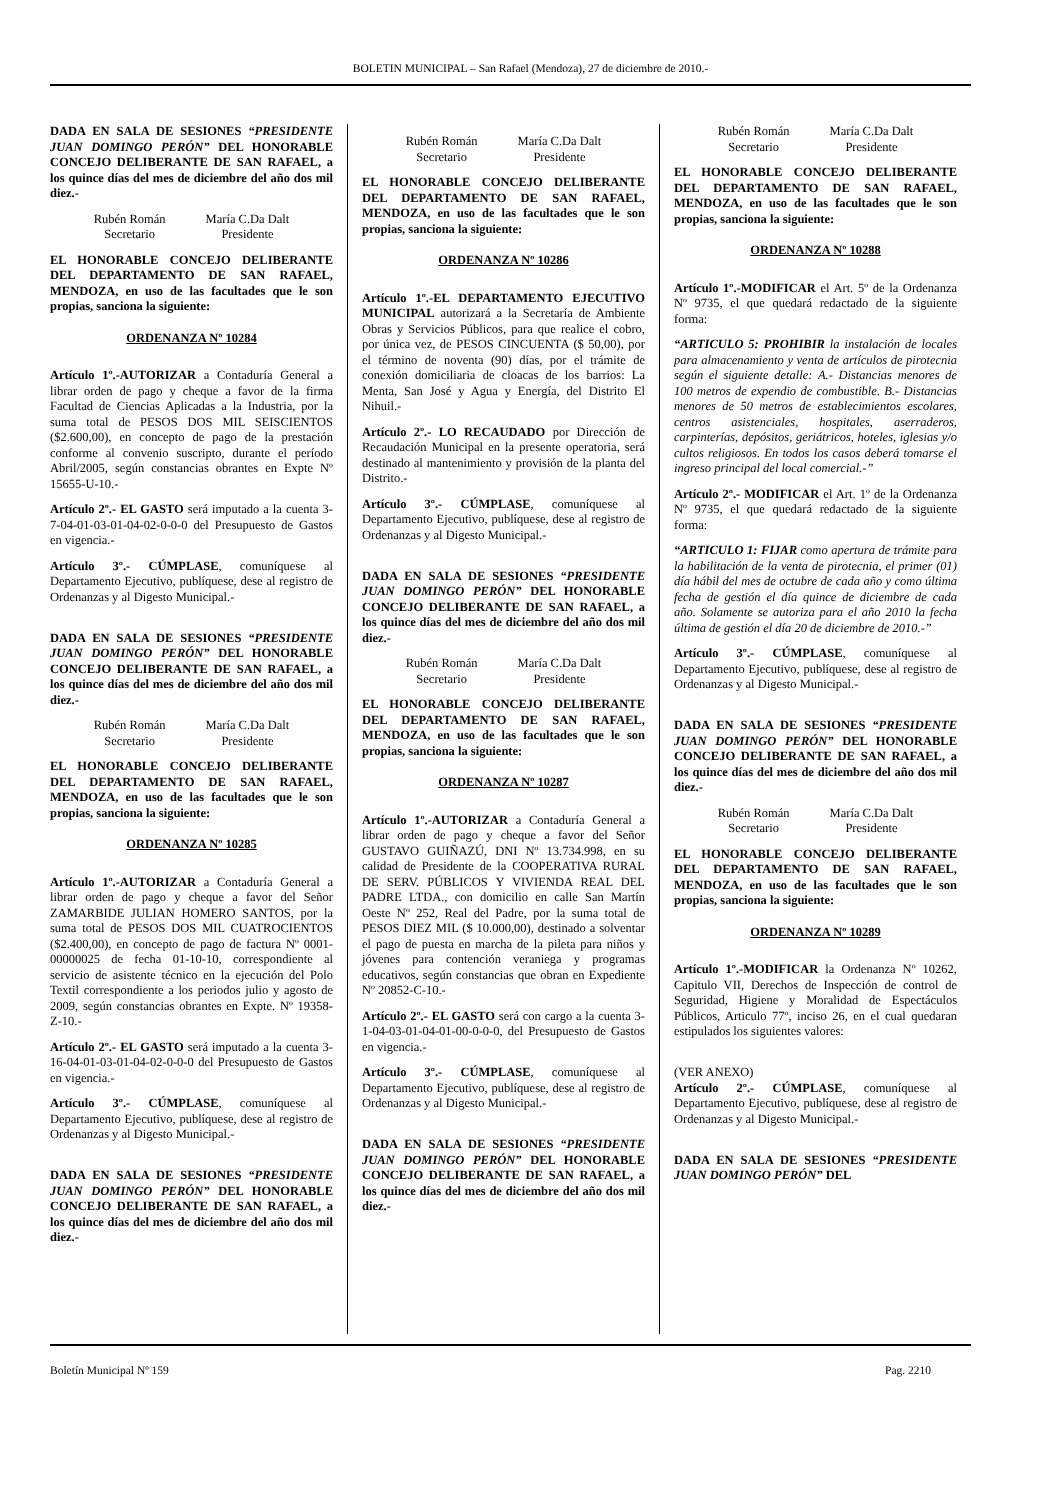BOLETIN MUNICIPAL – San Rafael (Mendoza), 27 de diciembre de 2010.-
DADA EN SALA DE SESIONES “PRESIDENTE JUAN DOMINGO PERÓN” DEL HONORABLE CONCEJO DELIBERANTE DE SAN RAFAEL, a los quince días del mes de diciembre del año dos mil diez.-
Rubén Román
Secretario
María C.Da Dalt
Presidente
EL HONORABLE CONCEJO DELIBERANTE DEL DEPARTAMENTO DE SAN RAFAEL, MENDOZA, en uso de las facultades que le son propias, sanciona la siguiente:
ORDENANZA Nº 10284
Artículo 1º.-AUTORIZAR a Contaduría General a librar orden de pago y cheque a favor de la firma Facultad de Ciencias Aplicadas a la Industria, por la suma total de PESOS DOS MIL SEISCIENTOS ($2.600,00), en concepto de pago de la prestación conforme al convenio suscripto, durante el período Abril/2005, según constancias obrantes en Expte Nº 15655-U-10.-
Artículo 2º.- EL GASTO será imputado a la cuenta 3-7-04-01-03-01-04-02-0-0-0 del Presupuesto de Gastos en vigencia.-
Artículo 3º.- CÚMPLASE, comuníquese al Departamento Ejecutivo, publíquese, dese al registro de Ordenanzas y al Digesto Municipal.-
DADA EN SALA DE SESIONES “PRESIDENTE JUAN DOMINGO PERÓN” DEL HONORABLE CONCEJO DELIBERANTE DE SAN RAFAEL, a los quince días del mes de diciembre del año dos mil diez.-
Rubén Román
Secretario
María C.Da Dalt
Presidente
EL HONORABLE CONCEJO DELIBERANTE DEL DEPARTAMENTO DE SAN RAFAEL, MENDOZA, en uso de las facultades que le son propias, sanciona la siguiente:
ORDENANZA Nº 10285
Artículo 1º.-AUTORIZAR a Contaduría General a librar orden de pago y cheque a favor del Señor ZAMARBIDE JULIAN HOMERO SANTOS, por la suma total de PESOS DOS MIL CUATROCIENTOS ($2.400,00), en concepto de pago de factura Nº 0001-00000025 de fecha 01-10-10, correspondiente al servicio de asistente técnico en la ejecución del Polo Textil correspondiente a los periodos julio y agosto de 2009, según constancias obrantes en Expte. Nº 19358-Z-10.-
Artículo 2º.- EL GASTO será imputado a la cuenta 3-16-04-01-03-01-04-02-0-0-0 del Presupuesto de Gastos en vigencia.-
Artículo 3º.- CÚMPLASE, comuníquese al Departamento Ejecutivo, publíquese, dese al registro de Ordenanzas y al Digesto Municipal.-
DADA EN SALA DE SESIONES “PRESIDENTE JUAN DOMINGO PERÓN” DEL HONORABLE CONCEJO DELIBERANTE DE SAN RAFAEL, a los quince días del mes de diciembre del año dos mil diez.-
Rubén Román
Secretario
María C.Da Dalt
Presidente
EL HONORABLE CONCEJO DELIBERANTE DEL DEPARTAMENTO DE SAN RAFAEL, MENDOZA, en uso de las facultades que le son propias, sanciona la siguiente:
ORDENANZA Nº 10286
Artículo 1º.-EL DEPARTAMENTO EJECUTIVO MUNICIPAL autorizará a la Secretaría de Ambiente Obras y Servicios Públicos, para que realice el cobro, por única vez, de PESOS CINCUENTA ($ 50,00), por el término de noventa (90) días, por el trámite de conexión domiciliaria de cloacas de los barrios: La Menta, San José y Agua y Energía, del Distrito El Nihuil.-
Artículo 2º.- LO RECAUDADO por Dirección de Recaudación Municipal en la presente operatoria, será destinado al mantenimiento y provisión de la planta del Distrito.-
Artículo 3º.- CÚMPLASE, comuníquese al Departamento Ejecutivo, publíquese, dese al registro de Ordenanzas y al Digesto Municipal.-
DADA EN SALA DE SESIONES “PRESIDENTE JUAN DOMINGO PERÓN” DEL HONORABLE CONCEJO DELIBERANTE DE SAN RAFAEL, a los quince días del mes de diciembre del año dos mil diez.-
Rubén Román
Secretario
María C.Da Dalt
Presidente
EL HONORABLE CONCEJO DELIBERANTE DEL DEPARTAMENTO DE SAN RAFAEL, MENDOZA, en uso de las facultades que le son propias, sanciona la siguiente:
ORDENANZA Nº 10287
Artículo 1º.-AUTORIZAR a Contaduría General a librar orden de pago y cheque a favor del Señor GUSTAVO GUIÑAZÚ, DNI Nº 13.734.998, en su calidad de Presidente de la COOPERATIVA RURAL DE SERV. PÚBLICOS Y VIVIENDA REAL DEL PADRE LTDA., con domicilio en calle San Martín Oeste Nº 252, Real del Padre, por la suma total de PESOS DIEZ MIL ($ 10.000,00), destinado a solventar el pago de puesta en marcha de la pileta para niños y jóvenes para contención veraniega y programas educativos, según constancias que obran en Expediente Nº 20852-C-10.-
Artículo 2º.- EL GASTO será con cargo a la cuenta 3-1-04-03-01-04-01-00-0-0-0, del Presupuesto de Gastos en vigencia.-
Artículo 3º.- CÚMPLASE, comuníquese al Departamento Ejecutivo, publíquese, dese al registro de Ordenanzas y al Digesto Municipal.-
DADA EN SALA DE SESIONES “PRESIDENTE JUAN DOMINGO PERÓN” DEL HONORABLE CONCEJO DELIBERANTE DE SAN RAFAEL, a los quince días del mes de diciembre del año dos mil diez.-
Rubén Román
Secretario
María C.Da Dalt
Presidente
EL HONORABLE CONCEJO DELIBERANTE DEL DEPARTAMENTO DE SAN RAFAEL, MENDOZA, en uso de las facultades que le son propias, sanciona la siguiente:
ORDENANZA Nº 10288
Artículo 1º.-MODIFICAR el Art. 5º de la Ordenanza Nº 9735, el que quedará redactado de la siguiente forma:
“ARTICULO 5: PROHIBIR la instalación de locales para almacenamiento y venta de artículos de pirotecnia según el siguiente detalle: A.- Distancias menores de 100 metros de expendio de combustible. B.- Distancias menores de 50 metros de establecimientos escolares, centros asistenciales, hospitales, aserraderos, carpinterías, depósitos, geriátricos, hoteles, iglesias y/o cultos religiosos. En todos los casos deberá tomarse el ingreso principal del local comercial.-”
Artículo 2º.- MODIFICAR el Art. 1º de la Ordenanza Nº 9735, el que quedará redactado de la siguiente forma:
“ARTICULO 1: FIJAR como apertura de trámite para la habilitación de la venta de pirotecnia, el primer (01) día hábil del mes de octubre de cada año y como última fecha de gestión el día quince de diciembre de cada año. Solamente se autoriza para el año 2010 la fecha última de gestión el día 20 de diciembre de 2010.-”
Artículo 3º.- CÚMPLASE, comuníquese al Departamento Ejecutivo, publíquese, dese al registro de Ordenanzas y al Digesto Municipal.-
DADA EN SALA DE SESIONES “PRESIDENTE JUAN DOMINGO PERÓN” DEL HONORABLE CONCEJO DELIBERANTE DE SAN RAFAEL, a los quince días del mes de diciembre del año dos mil diez.-
Rubén Román
Secretario
María C.Da Dalt
Presidente
EL HONORABLE CONCEJO DELIBERANTE DEL DEPARTAMENTO DE SAN RAFAEL, MENDOZA, en uso de las facultades que le son propias, sanciona la siguiente:
ORDENANZA Nº 10289
Artículo 1º.-MODIFICAR la Ordenanza Nº 10262, Capitulo VII, Derechos de Inspección de control de Seguridad, Higiene y Moralidad de Espectáculos Públicos, Articulo 77º, inciso 26, en el cual quedaran estipulados los siguientes valores:
(VER ANEXO)
Artículo 2º.- CÚMPLASE, comuníquese al Departamento Ejecutivo, publíquese, dese al registro de Ordenanzas y al Digesto Municipal.-
DADA EN SALA DE SESIONES “PRESIDENTE JUAN DOMINGO PERÓN” DEL
Boletín Municipal Nº 159 Pag. 2210